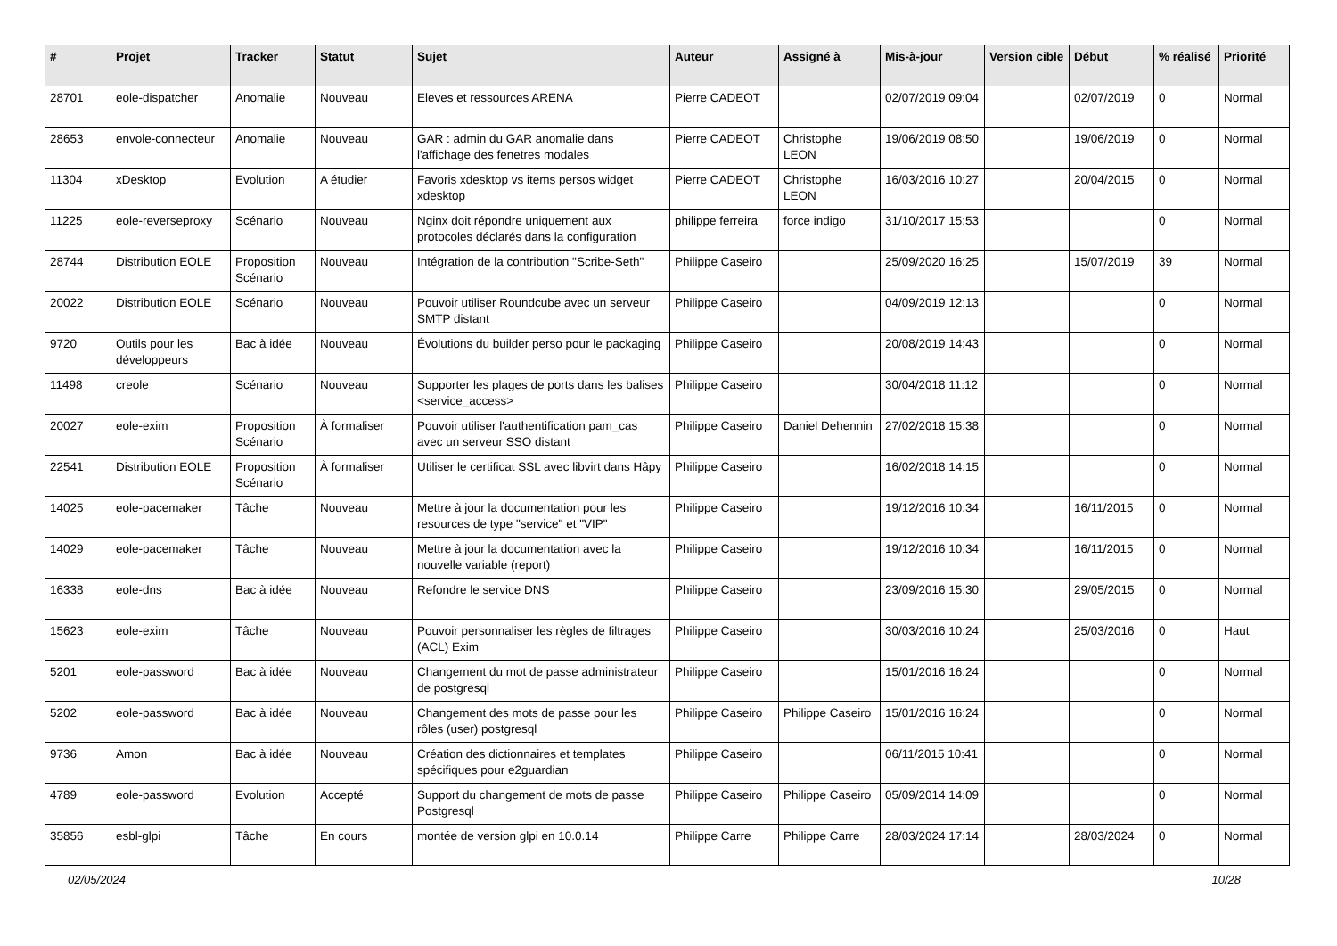| # | Projet | Tracker | Statut | Sujet | Auteur | Assigné à | Mis-à-jour | Version cible | Début | % réalisé | Priorité |
| --- | --- | --- | --- | --- | --- | --- | --- | --- | --- | --- | --- |
| 28701 | eole-dispatcher | Anomalie | Nouveau | Eleves et ressources ARENA | Pierre CADEOT | | 02/07/2019 09:04 | | 02/07/2019 | 0 | Normal |
| 28653 | envole-connecteur | Anomalie | Nouveau | GAR : admin du GAR anomalie dans l'affichage des fenetres modales | Pierre CADEOT | Christophe LEON | 19/06/2019 08:50 | | 19/06/2019 | 0 | Normal |
| 11304 | xDesktop | Evolution | A étudier | Favoris xdesktop vs items persos widget xdesktop | Pierre CADEOT | Christophe LEON | 16/03/2016 10:27 | | 20/04/2015 | 0 | Normal |
| 11225 | eole-reverseproxy | Scénario | Nouveau | Nginx doit répondre uniquement aux protocoles déclarés dans la configuration | philippe ferreira | force indigo | 31/10/2017 15:53 | | | 0 | Normal |
| 28744 | Distribution EOLE | Proposition Scénario | Nouveau | Intégration de la contribution "Scribe-Seth" | Philippe Caseiro | | 25/09/2020 16:25 | | 15/07/2019 | 39 | Normal |
| 20022 | Distribution EOLE | Scénario | Nouveau | Pouvoir utiliser Roundcube avec un serveur SMTP distant | Philippe Caseiro | | 04/09/2019 12:13 | | | 0 | Normal |
| 9720 | Outils pour les développeurs | Bac à idée | Nouveau | Évolutions du builder perso pour le packaging | Philippe Caseiro | | 20/08/2019 14:43 | | | 0 | Normal |
| 11498 | creole | Scénario | Nouveau | Supporter les plages de ports dans les balises <service_access> | Philippe Caseiro | | 30/04/2018 11:12 | | | 0 | Normal |
| 20027 | eole-exim | Proposition Scénario | À formaliser | Pouvoir utiliser l'authentification pam_cas avec un serveur SSO distant | Philippe Caseiro | Daniel Dehennin | 27/02/2018 15:38 | | | 0 | Normal |
| 22541 | Distribution EOLE | Proposition Scénario | À formaliser | Utiliser le certificat SSL avec libvirt dans Hâpy | Philippe Caseiro | | 16/02/2018 14:15 | | | 0 | Normal |
| 14025 | eole-pacemaker | Tâche | Nouveau | Mettre à jour la documentation pour les resources de type "service" et "VIP" | Philippe Caseiro | | 19/12/2016 10:34 | | 16/11/2015 | 0 | Normal |
| 14029 | eole-pacemaker | Tâche | Nouveau | Mettre à jour la documentation avec la nouvelle variable (report) | Philippe Caseiro | | 19/12/2016 10:34 | | 16/11/2015 | 0 | Normal |
| 16338 | eole-dns | Bac à idée | Nouveau | Refondre le service DNS | Philippe Caseiro | | 23/09/2016 15:30 | | 29/05/2015 | 0 | Normal |
| 15623 | eole-exim | Tâche | Nouveau | Pouvoir personnaliser les règles de filtrages (ACL) Exim | Philippe Caseiro | | 30/03/2016 10:24 | | 25/03/2016 | 0 | Haut |
| 5201 | eole-password | Bac à idée | Nouveau | Changement du mot de passe administrateur de postgresql | Philippe Caseiro | | 15/01/2016 16:24 | | | 0 | Normal |
| 5202 | eole-password | Bac à idée | Nouveau | Changement des mots de passe pour les rôles (user) postgresql | Philippe Caseiro | Philippe Caseiro | 15/01/2016 16:24 | | | 0 | Normal |
| 9736 | Amon | Bac à idée | Nouveau | Création des dictionnaires et templates spécifiques pour e2guardian | Philippe Caseiro | | 06/11/2015 10:41 | | | 0 | Normal |
| 4789 | eole-password | Evolution | Accepté | Support du changement de mots de passe Postgresql | Philippe Caseiro | Philippe Caseiro | 05/09/2014 14:09 | | | 0 | Normal |
| 35856 | esbl-glpi | Tâche | En cours | montée de version glpi en 10.0.14 | Philippe Carre | Philippe Carre | 28/03/2024 17:14 | | 28/03/2024 | 0 | Normal |
02/05/2024 10/28